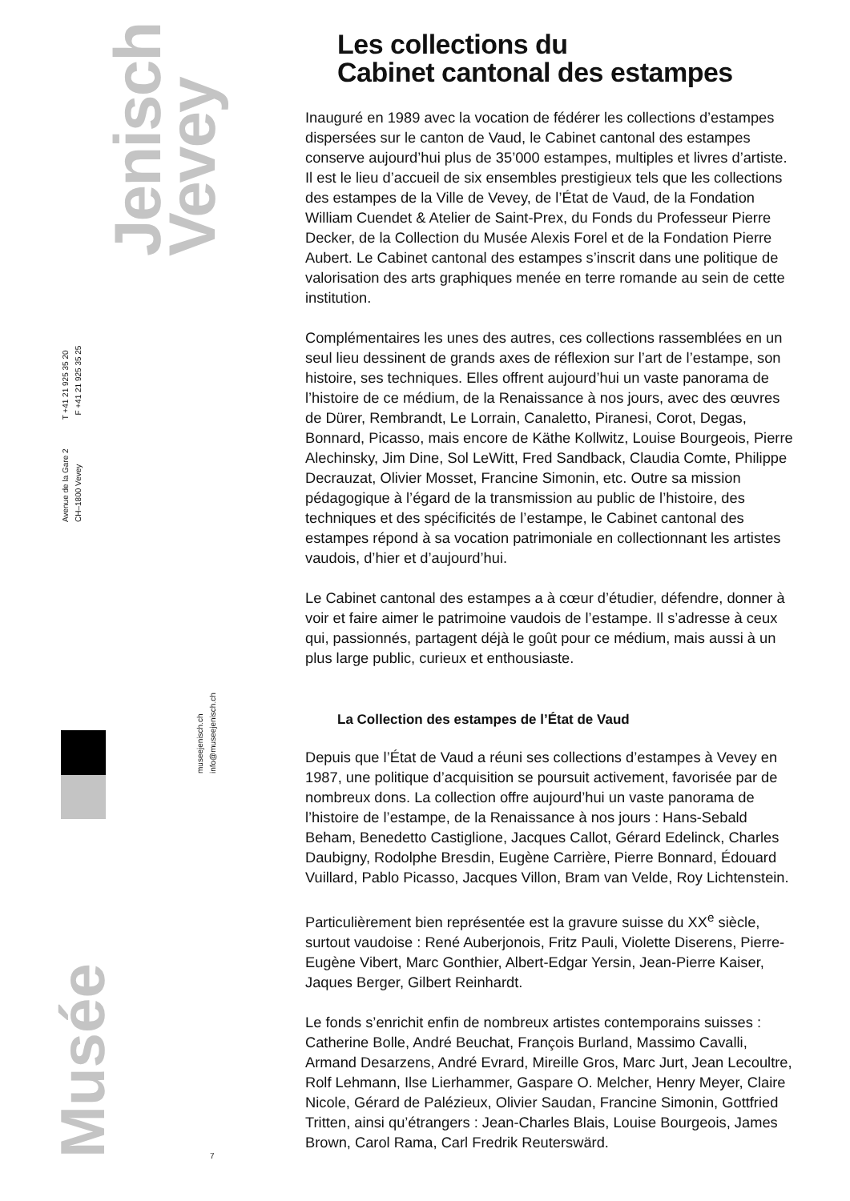Jenisch
Vevey
Avenue de la Gare 2 T +41 21 925 35 20
CH–1800 Vevey F +41 21 925 35 25
museejenisch.ch
info@museejenisch.ch
Musée
7
Les collections du
Cabinet cantonal des estampes
Inauguré en 1989 avec la vocation de fédérer les collections d’estampes dispersées sur le canton de Vaud, le Cabinet cantonal des estampes conserve aujourd’hui plus de 35’000 estampes, multiples et livres d’artiste. Il est le lieu d’accueil de six ensembles prestigieux tels que les collections des estampes de la Ville de Vevey, de l’État de Vaud, de la Fondation William Cuendet & Atelier de Saint-Prex, du Fonds du Professeur Pierre Decker, de la Collection du Musée Alexis Forel et de la Fondation Pierre Aubert. Le Cabinet cantonal des estampes s’inscrit dans une politique de valorisation des arts graphiques menée en terre romande au sein de cette institution.
Complémentaires les unes des autres, ces collections rassemblées en un seul lieu dessinent de grands axes de réflexion sur l’art de l’estampe, son histoire, ses techniques. Elles offrent aujourd’hui un vaste panorama de l’histoire de ce médium, de la Renaissance à nos jours, avec des œuvres de Dürer, Rembrandt, Le Lorrain, Canaletto, Piranesi, Corot, Degas, Bonnard, Picasso, mais encore de Käthe Kollwitz, Louise Bourgeois, Pierre Alechinsky, Jim Dine, Sol LeWitt, Fred Sandback, Claudia Comte, Philippe Decrauzat, Olivier Mosset, Francine Simonin, etc. Outre sa mission pédagogique à l’égard de la transmission au public de l’histoire, des techniques et des spécificités de l’estampe, le Cabinet cantonal des estampes répond à sa vocation patrimoniale en collectionnant les artistes vaudois, d’hier et d’aujourd’hui.
Le Cabinet cantonal des estampes a à cœur d’étudier, défendre, donner à voir et faire aimer le patrimoine vaudois de l’estampe. Il s’adresse à ceux qui, passionnés, partagent déjà le goût pour ce médium, mais aussi à un plus large public, curieux et enthousiaste.
La Collection des estampes de l’État de Vaud
Depuis que l’État de Vaud a réuni ses collections d’estampes à Vevey en 1987, une politique d’acquisition se poursuit activement, favorisée par de nombreux dons. La collection offre aujourd’hui un vaste panorama de l’histoire de l’estampe, de la Renaissance à nos jours : Hans-Sebald Beham, Benedetto Castiglione, Jacques Callot, Gérard Edelinck, Charles Daubigny, Rodolphe Bresdin, Eugène Carrière, Pierre Bonnard, Édouard Vuillard, Pablo Picasso, Jacques Villon, Bram van Velde, Roy Lichtenstein.
Particulièrement bien représentée est la gravure suisse du XX<sup>e</sup> siècle, surtout vaudoise : René Auberjonois, Fritz Pauli, Violette Diserens, Pierre-Eugène Vibert, Marc Gonthier, Albert-Edgar Yersin, Jean-Pierre Kaiser, Jaques Berger, Gilbert Reinhardt.
Le fonds s’enrichit enfin de nombreux artistes contemporains suisses : Catherine Bolle, André Beuchat, François Burland, Massimo Cavalli, Armand Desarzens, André Evrard, Mireille Gros, Marc Jurt, Jean Lecoultre, Rolf Lehmann, Ilse Lierhammer, Gaspare O. Melcher, Henry Meyer, Claire Nicole, Gérard de Palézieux, Olivier Saudan, Francine Simonin, Gottfried Tritten, ainsi qu’étrangers : Jean-Charles Blais, Louise Bourgeois, James Brown, Carol Rama, Carl Fredrik Reuterswärd.